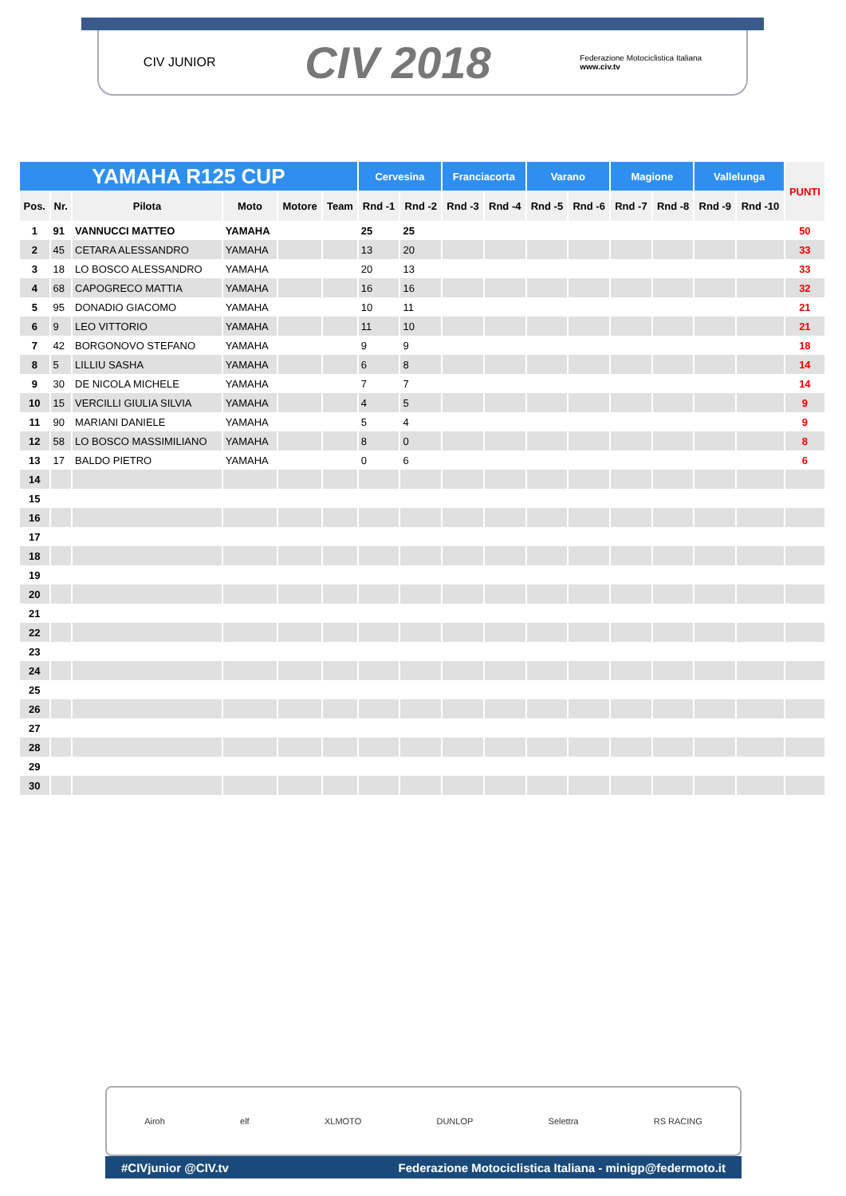CIV JUNIOR CIV 2018 Federazione Motociclistica Italiana
www.civ.tv
| YAMAHA R125 CUP | | | | | | Cervesina | | Franciacorta | | Varano | | Magione | | Vallelunga | | PUNTI |
| --- | --- | --- | --- | --- | --- | --- | --- | --- | --- | --- | --- | --- | --- | --- | --- | --- |
| Pos. | Nr. | Pilota | Moto | Motore | Team | Rnd -1 | Rnd -2 | Rnd -3 | Rnd -4 | Rnd -5 | Rnd -6 | Rnd -7 | Rnd -8 | Rnd -9 | Rnd -10 | |
| 1 | 91 | VANNUCCI MATTEO | YAMAHA | | | 25 | 25 | | | | | | | | | 50 |
| 2 | 45 | CETARA ALESSANDRO | YAMAHA | | | 13 | 20 | | | | | | | | | 33 |
| 3 | 18 | LO BOSCO ALESSANDRO | YAMAHA | | | 20 | 13 | | | | | | | | | 33 |
| 4 | 68 | CAPOGRECO MATTIA | YAMAHA | | | 16 | 16 | | | | | | | | | 32 |
| 5 | 95 | DONADIO GIACOMO | YAMAHA | | | 10 | 11 | | | | | | | | | 21 |
| 6 | 9 | LEO VITTORIO | YAMAHA | | | 11 | 10 | | | | | | | | | 21 |
| 7 | 42 | BORGONOVO STEFANO | YAMAHA | | | 9 | 9 | | | | | | | | | 18 |
| 8 | 5 | LILLIU SASHA | YAMAHA | | | 6 | 8 | | | | | | | | | 14 |
| 9 | 30 | DE NICOLA MICHELE | YAMAHA | | | 7 | 7 | | | | | | | | | 14 |
| 10 | 15 | VERCILLI GIULIA SILVIA | YAMAHA | | | 4 | 5 | | | | | | | | | 9 |
| 11 | 90 | MARIANI DANIELE | YAMAHA | | | 5 | 4 | | | | | | | | | 9 |
| 12 | 58 | LO BOSCO MASSIMILIANO | YAMAHA | | | 8 | 0 | | | | | | | | | 8 |
| 13 | 17 | BALDO PIETRO | YAMAHA | | | 0 | 6 | | | | | | | | | 6 |
| 14 | | | | | | | | | | | | | | | | |
| 15 | | | | | | | | | | | | | | | | |
| 16 | | | | | | | | | | | | | | | | |
| 17 | | | | | | | | | | | | | | | | |
| 18 | | | | | | | | | | | | | | | | |
| 19 | | | | | | | | | | | | | | | | |
| 20 | | | | | | | | | | | | | | | | |
| 21 | | | | | | | | | | | | | | | | |
| 22 | | | | | | | | | | | | | | | | |
| 23 | | | | | | | | | | | | | | | | |
| 24 | | | | | | | | | | | | | | | | |
| 25 | | | | | | | | | | | | | | | | |
| 26 | | | | | | | | | | | | | | | | |
| 27 | | | | | | | | | | | | | | | | |
| 28 | | | | | | | | | | | | | | | | |
| 29 | | | | | | | | | | | | | | | | |
| 30 | | | | | | | | | | | | | | | | |
Airoh elf XLMOTO DUNLOP Selettra RS RACING
#CIVjunior @CIV.tv Federazione Motociclistica Italiana - minigp@federmoto.it